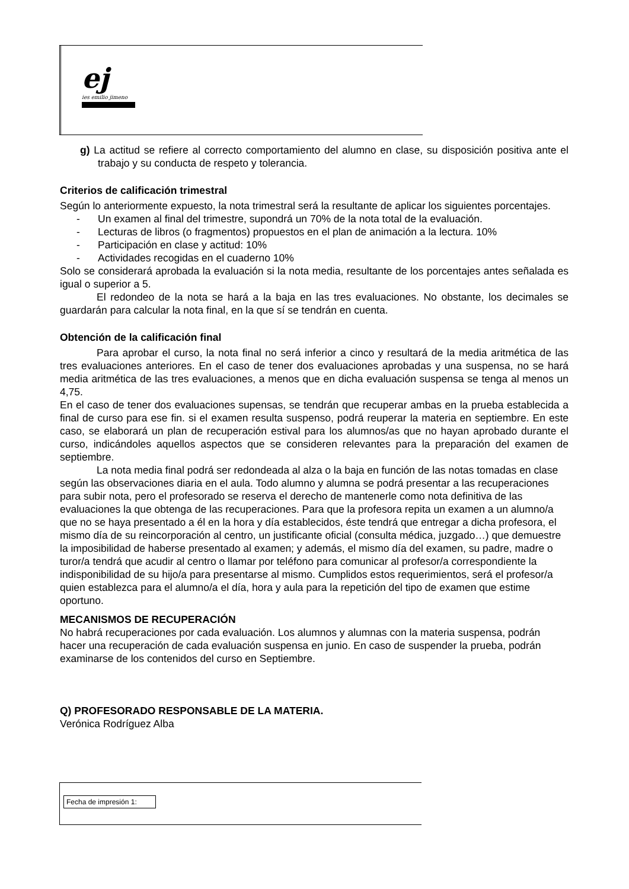ej
ies emilio jimeno
g) La actitud se refiere al correcto comportamiento del alumno en clase, su disposición positiva ante el trabajo y su conducta de respeto y tolerancia.
Criterios de calificación trimestral
Según lo anteriormente expuesto, la nota trimestral será la resultante de aplicar los siguientes porcentajes.
- Un examen al final del trimestre, supondrá un 70% de la nota total de la evaluación.
- Lecturas de libros (o fragmentos) propuestos en el plan de animación a la lectura. 10%
- Participación en clase y actitud: 10%
- Actividades recogidas en el cuaderno 10%
Solo se considerará aprobada la evaluación si la nota media, resultante de los porcentajes antes señalada es igual o superior a 5.
El redondeo de la nota se hará a la baja en las tres evaluaciones. No obstante, los decimales se guardarán para calcular la nota final, en la que sí se tendrán en cuenta.
Obtención de la calificación final
Para aprobar el curso, la nota final no será inferior a cinco y resultará de la media aritmética de las tres evaluaciones anteriores. En el caso de tener dos evaluaciones aprobadas y una suspensa, no se hará media aritmética de las tres evaluaciones, a menos que en dicha evaluación suspensa se tenga al menos un 4,75.
En el caso de tener dos evaluaciones supensas, se tendrán que recuperar ambas en la prueba establecida a final de curso para ese fin. si el examen resulta suspenso, podrá reuperar la materia en septiembre. En este caso, se elaborará un plan de recuperación estival para los alumnos/as que no hayan aprobado durante el curso, indicándoles aquellos aspectos que se consideren relevantes para la preparación del examen de septiembre.
La nota media final podrá ser redondeada al alza o la baja en función de las notas tomadas en clase según las observaciones diaria en el aula. Todo alumno y alumna se podrá presentar a las recuperaciones para subir nota, pero el profesorado se reserva el derecho de mantenerle como nota definitiva de las evaluaciones la que obtenga de las recuperaciones. Para que la profesora repita un examen a un alumno/a que no se haya presentado a él en la hora y día establecidos, éste tendrá que entregar a dicha profesora, el mismo día de su reincorporación al centro, un justificante oficial (consulta médica, juzgado…) que demuestre la imposibilidad de haberse presentado al examen; y además, el mismo día del examen, su padre, madre o turor/a tendrá que acudir al centro o llamar por teléfono para comunicar al profesor/a correspondiente la indisponibilidad de su hijo/a para presentarse al mismo. Cumplidos estos requerimientos, será el profesor/a quien establezca para el alumno/a el día, hora y aula para la repetición del tipo de examen que estime oportuno.
MECANISMOS DE RECUPERACIÓN
No habrá recuperaciones por cada evaluación. Los alumnos y alumnas con la materia suspensa, podrán hacer una recuperación de cada evaluación suspensa en junio. En caso de suspender la prueba, podrán examinarse de los contenidos del curso en Septiembre.
Q) PROFESORADO RESPONSABLE DE LA MATERIA.
Verónica Rodríguez Alba
Fecha de impresión 1: